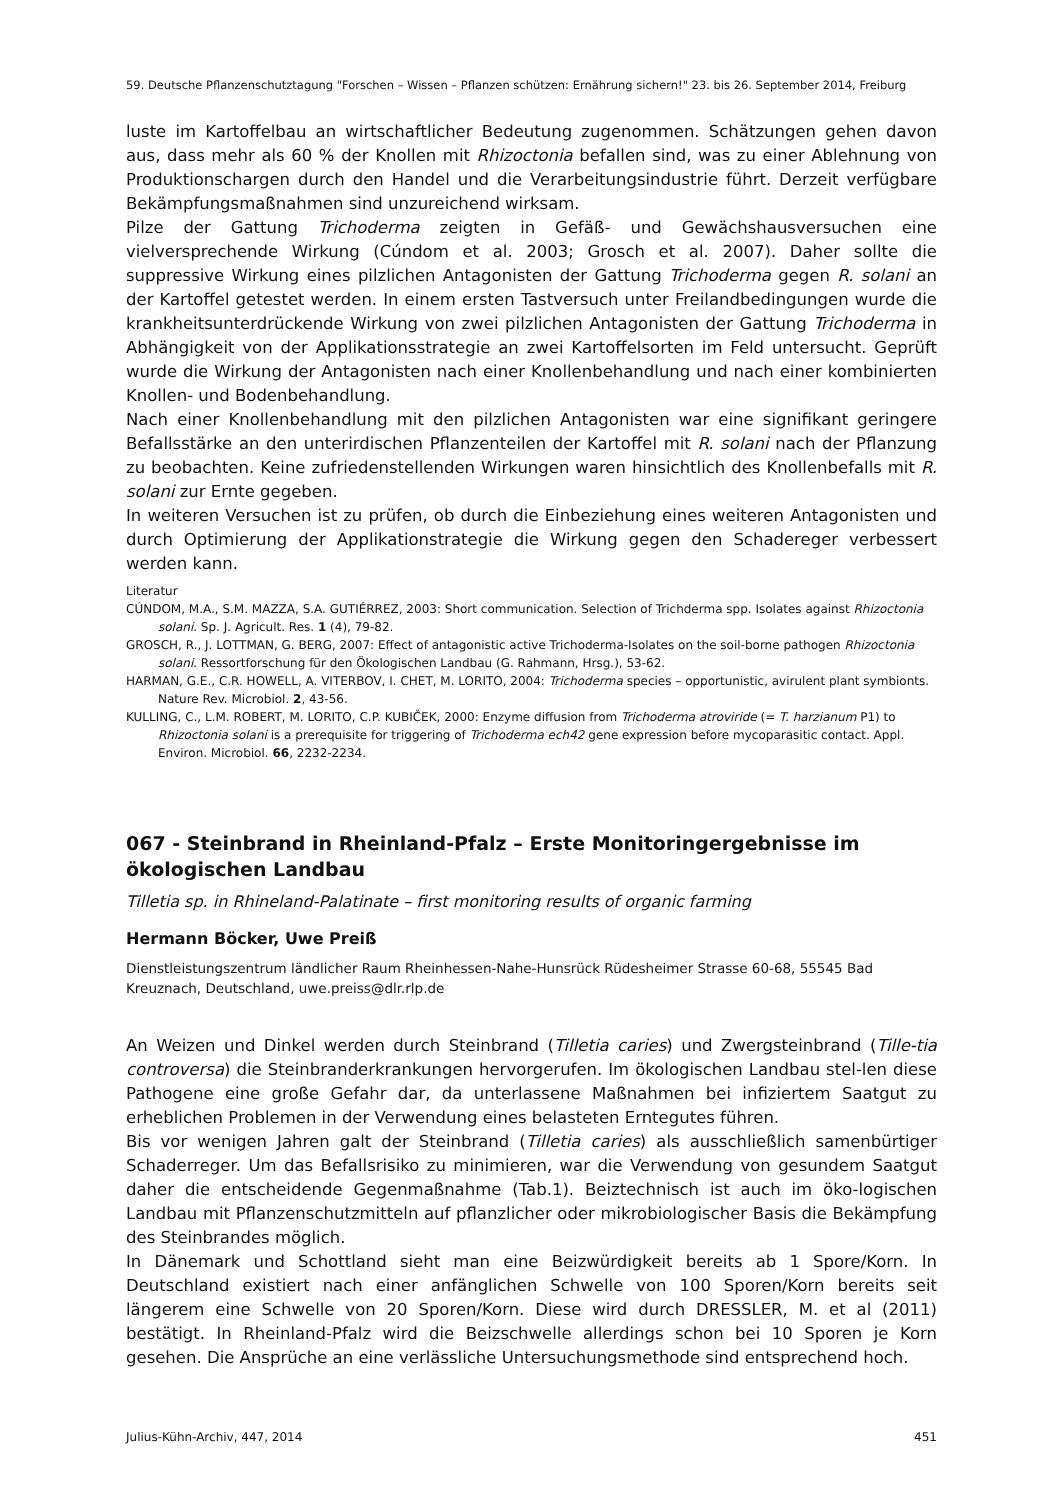59. Deutsche Pflanzenschutztagung "Forschen – Wissen – Pflanzen schützen: Ernährung sichern!" 23. bis 26. September 2014, Freiburg
luste im Kartoffelbau an wirtschaftlicher Bedeutung zugenommen. Schätzungen gehen davon aus, dass mehr als 60 % der Knollen mit Rhizoctonia befallen sind, was zu einer Ablehnung von Produktionschargen durch den Handel und die Verarbeitungsindustrie führt. Derzeit verfügbare Bekämpfungsmaßnahmen sind unzureichend wirksam.
Pilze der Gattung Trichoderma zeigten in Gefäß- und Gewächshausversuchen eine vielversprechende Wirkung (Cúndom et al. 2003; Grosch et al. 2007). Daher sollte die suppressive Wirkung eines pilzlichen Antagonisten der Gattung Trichoderma gegen R. solani an der Kartoffel getestet werden. In einem ersten Tastversuch unter Freilandbedingungen wurde die krankheitsunterdrückende Wirkung von zwei pilzlichen Antagonisten der Gattung Trichoderma in Abhängigkeit von der Applikationsstrategie an zwei Kartoffelsorten im Feld untersucht. Geprüft wurde die Wirkung der Antagonisten nach einer Knollenbehandlung und nach einer kombinierten Knollen- und Bodenbehandlung.
Nach einer Knollenbehandlung mit den pilzlichen Antagonisten war eine signifikant geringere Befallsstärke an den unterirdischen Pflanzenteilen der Kartoffel mit R. solani nach der Pflanzung zu beobachten. Keine zufriedenstellenden Wirkungen waren hinsichtlich des Knollenbefalls mit R. solani zur Ernte gegeben.
In weiteren Versuchen ist zu prüfen, ob durch die Einbeziehung eines weiteren Antagonisten und durch Optimierung der Applikationstrategie die Wirkung gegen den Schadereger verbessert werden kann.
Literatur
CÚNDOM, M.A., S.M. MAZZA, S.A. GUTIÉRREZ, 2003: Short communication. Selection of Trichderma spp. Isolates against Rhizoctonia solani. Sp. J. Agricult. Res. 1 (4), 79-82.
GROSCH, R., J. LOTTMAN, G. BERG, 2007: Effect of antagonistic active Trichoderma-Isolates on the soil-borne pathogen Rhizoctonia solani. Ressortforschung für den Ökologischen Landbau (G. Rahmann, Hrsg.), 53-62.
HARMAN, G.E., C.R. HOWELL, A. VITERBOV, I. CHET, M. LORITO, 2004: Trichoderma species – opportunistic, avirulent plant symbionts. Nature Rev. Microbiol. 2, 43-56.
KULLING, C., L.M. ROBERT, M. LORITO, C.P. KUBIČEK, 2000: Enzyme diffusion from Trichoderma atroviride (= T. harzianum P1) to Rhizoctonia solani is a prerequisite for triggering of Trichoderma ech42 gene expression before mycoparasitic contact. Appl. Environ. Microbiol. 66, 2232-2234.
067 - Steinbrand in Rheinland-Pfalz – Erste Monitoringergebnisse im ökologischen Landbau
Tilletia sp. in Rhineland-Palatinate – first monitoring results of organic farming
Hermann Böcker, Uwe Preiß
Dienstleistungszentrum ländlicher Raum Rheinhessen-Nahe-Hunsrück Rüdesheimer Strasse 60-68, 55545 Bad Kreuznach, Deutschland, uwe.preiss@dlr.rlp.de
An Weizen und Dinkel werden durch Steinbrand (Tilletia caries) und Zwergsteinbrand (Tille-tia controversa) die Steinbranderkrankungen hervorgerufen. Im ökologischen Landbau stel-len diese Pathogene eine große Gefahr dar, da unterlassene Maßnahmen bei infiziertem Saatgut zu erheblichen Problemen in der Verwendung eines belasteten Erntegutes führen.
Bis vor wenigen Jahren galt der Steinbrand (Tilletia caries) als ausschließlich samenbürtiger Schaderreger. Um das Befallsrisiko zu minimieren, war die Verwendung von gesundem Saatgut daher die entscheidende Gegenmaßnahme (Tab.1). Beiztechnisch ist auch im öko-logischen Landbau mit Pflanzenschutzmitteln auf pflanzlicher oder mikrobiologischer Basis die Bekämpfung des Steinbrandes möglich.
In Dänemark und Schottland sieht man eine Beizwürdigkeit bereits ab 1 Spore/Korn. In Deutschland existiert nach einer anfänglichen Schwelle von 100 Sporen/Korn bereits seit längerem eine Schwelle von 20 Sporen/Korn. Diese wird durch DRESSLER, M. et al (2011) bestätigt. In Rheinland-Pfalz wird die Beizschwelle allerdings schon bei 10 Sporen je Korn gesehen. Die Ansprüche an eine verlässliche Untersuchungsmethode sind entsprechend hoch.
Julius-Kühn-Archiv, 447, 2014 451